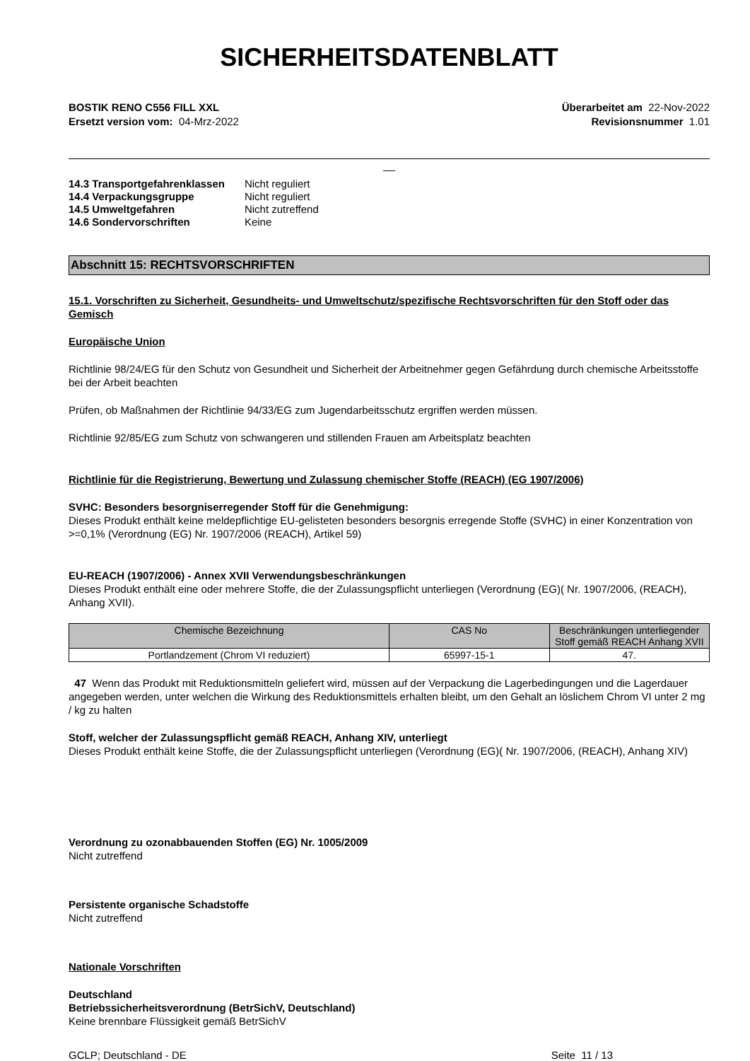SICHERHEITSDATENBLATT
BOSTIK RENO C556 FILL XXL
Ersetzt version vom: 04-Mrz-2022
Überarbeitet am 22-Nov-2022
Revisionsnummer 1.01
__
| 14.3 Transportgefahrenklassen | Nicht reguliert |
| 14.4 Verpackungsgruppe | Nicht reguliert |
| 14.5 Umweltgefahren | Nicht zutreffend |
| 14.6 Sondervorschriften | Keine |
Abschnitt 15: RECHTSVORSCHRIFTEN
15.1. Vorschriften zu Sicherheit, Gesundheits- und Umweltschutz/spezifische Rechtsvorschriften für den Stoff oder das Gemisch
Europäische Union
Richtlinie 98/24/EG für den Schutz von Gesundheit und Sicherheit der Arbeitnehmer gegen Gefährdung durch chemische Arbeitsstoffe bei der Arbeit beachten
Prüfen, ob Maßnahmen der Richtlinie 94/33/EG zum Jugendarbeitsschutz ergriffen werden müssen.
Richtlinie 92/85/EG zum Schutz von schwangeren und stillenden Frauen am Arbeitsplatz beachten
Richtlinie für die Registrierung, Bewertung und Zulassung chemischer Stoffe (REACH) (EG 1907/2006)
SVHC: Besonders besorgniserregender Stoff für die Genehmigung:
Dieses Produkt enthält keine meldepflichtige EU-gelisteten besonders besorgnis erregende Stoffe (SVHC) in einer Konzentration von >=0,1% (Verordnung (EG) Nr. 1907/2006 (REACH), Artikel 59)
EU-REACH (1907/2006) - Annex XVII Verwendungsbeschränkungen
Dieses Produkt enthält eine oder mehrere Stoffe, die der Zulassungspflicht unterliegen (Verordnung (EG)( Nr. 1907/2006, (REACH), Anhang XVII).
| Chemische Bezeichnung | CAS No | Beschränkungen unterliegender Stoff gemäß REACH Anhang XVII |
| --- | --- | --- |
| Portlandzement (Chrom VI reduziert) | 65997-15-1 | 47. |
47 Wenn das Produkt mit Reduktionsmitteln geliefert wird, müssen auf der Verpackung die Lagerbedingungen und die Lagerdauer angegeben werden, unter welchen die Wirkung des Reduktionsmittels erhalten bleibt, um den Gehalt an löslichem Chrom VI unter 2 mg / kg zu halten
Stoff, welcher der Zulassungspflicht gemäß REACH, Anhang XIV, unterliegt
Dieses Produkt enthält keine Stoffe, die der Zulassungspflicht unterliegen (Verordnung (EG)( Nr. 1907/2006, (REACH), Anhang XIV)
Verordnung zu ozonabbauenden Stoffen (EG) Nr. 1005/2009
Nicht zutreffend
Persistente organische Schadstoffe
Nicht zutreffend
Nationale Vorschriften
Deutschland
Betriebssicherheitsverordnung (BetrSichV, Deutschland)
Keine brennbare Flüssigkeit gemäß BetrSichV
GCLP; Deutschland - DE Seite 11 / 13